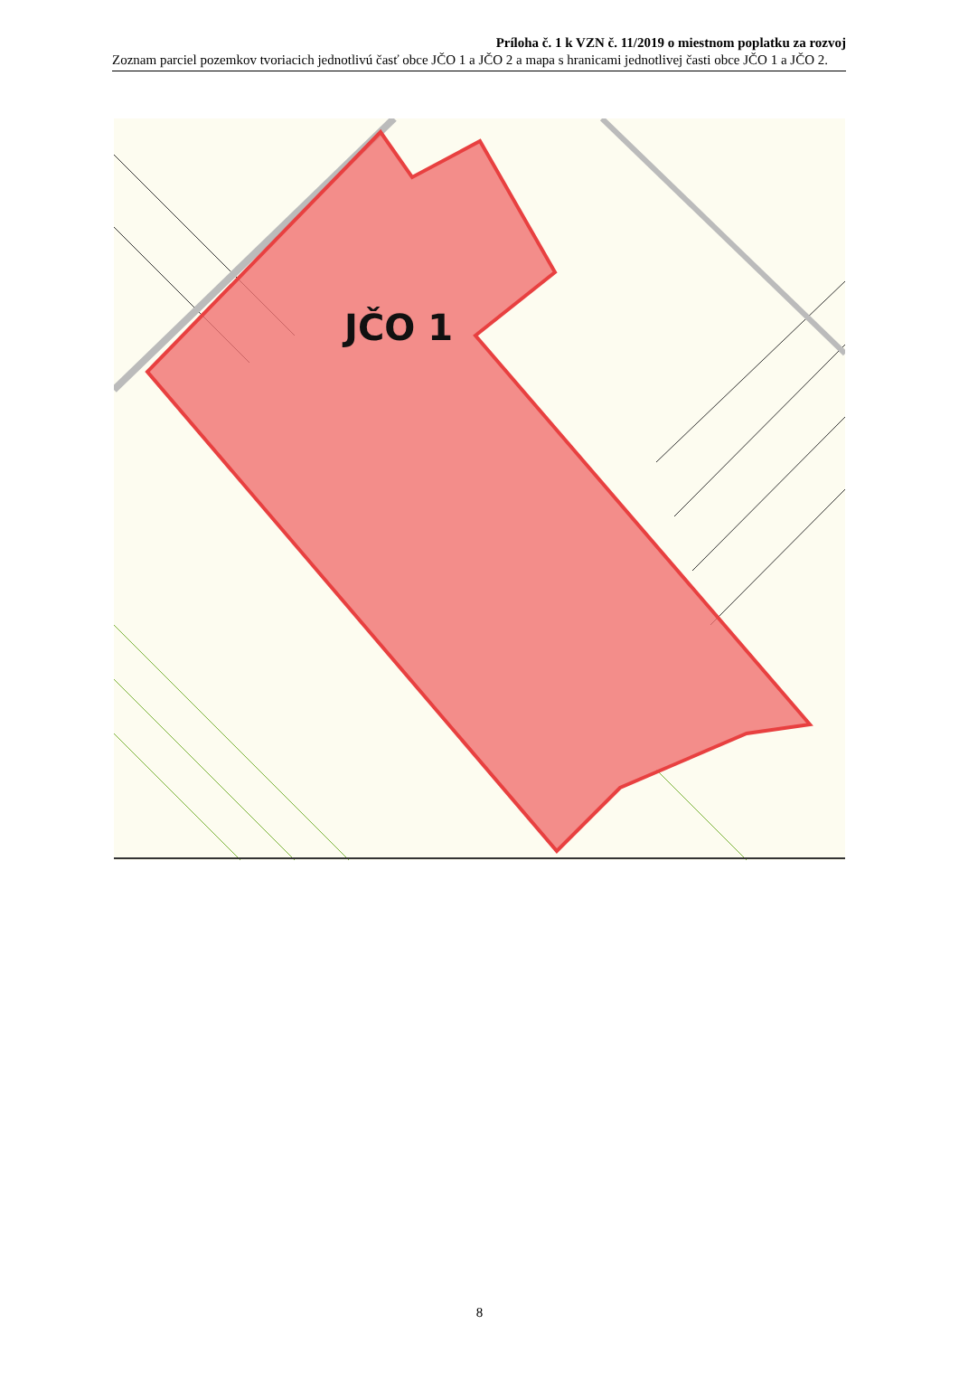Príloha č. 1 k VZN č. 11/2019 o miestnom poplatku za rozvoj
Zoznam parciel pozemkov tvoriacich jednotlivú časť obce JČO 1 a JČO 2 a mapa s hranicami jednotlivej časti obce JČO 1 a JČO 2.
JČO 1
8